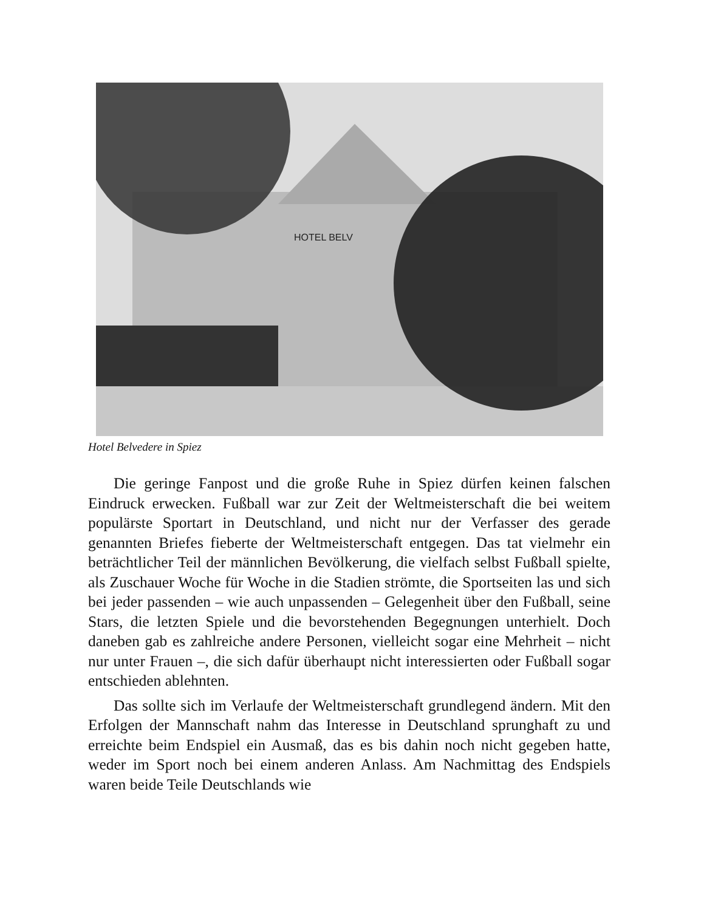HOTEL BELV
Hotel Belvedere in Spiez
Die geringe Fanpost und die große Ruhe in Spiez dürfen keinen falschen Eindruck erwecken. Fußball war zur Zeit der Weltmeisterschaft die bei weitem populärste Sportart in Deutschland, und nicht nur der Verfasser des gerade genannten Briefes fieberte der Weltmeisterschaft entgegen. Das tat vielmehr ein beträchtlicher Teil der männlichen Bevölkerung, die vielfach selbst Fußball spielte, als Zuschauer Woche für Woche in die Stadien strömte, die Sportseiten las und sich bei jeder passenden – wie auch unpassenden – Gelegenheit über den Fußball, seine Stars, die letzten Spiele und die bevorstehenden Begegnungen unterhielt. Doch daneben gab es zahlreiche andere Personen, vielleicht sogar eine Mehrheit – nicht nur unter Frauen –, die sich dafür überhaupt nicht interessierten oder Fußball sogar entschieden ablehnten.
Das sollte sich im Verlaufe der Weltmeisterschaft grundlegend ändern. Mit den Erfolgen der Mannschaft nahm das Interesse in Deutschland sprunghaft zu und erreichte beim Endspiel ein Ausmaß, das es bis dahin noch nicht gegeben hatte, weder im Sport noch bei einem anderen Anlass. Am Nachmittag des Endspiels waren beide Teile Deutschlands wie